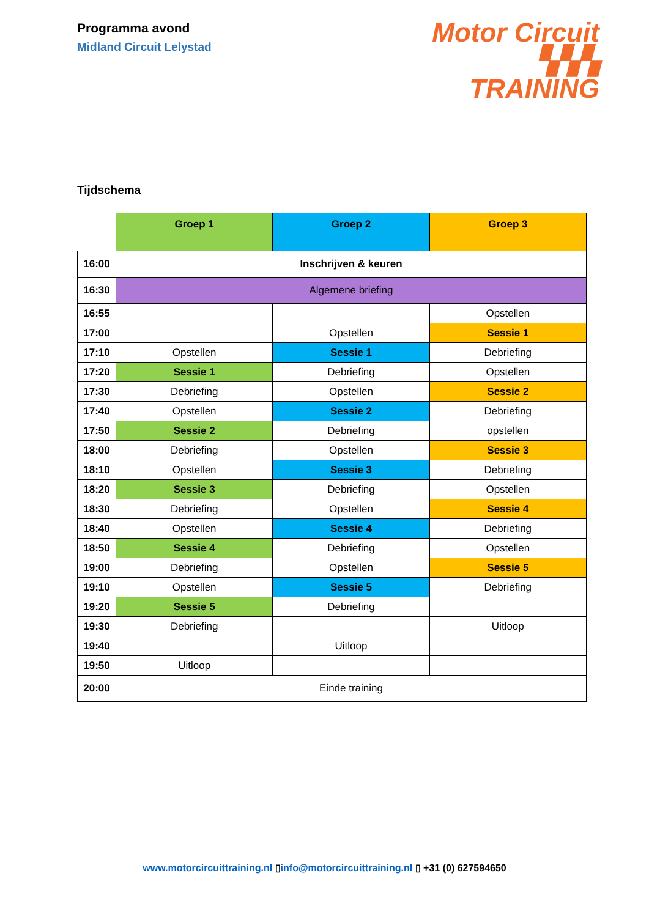Programma avond
Midland Circuit Lelystad
Motor Circuit
▚▚▚ TRAINING
Tijdschema
| | Groep 1 | Groep 2 | Groep 3 |
| 16:00 | Inschrijven & keuren | | |
| 16:30 | Algemene briefing | | |
| 16:55 | | | Opstellen |
| 17:00 | | Opstellen | Sessie 1 |
| 17:10 | Opstellen | Sessie 1 | Debriefing |
| 17:20 | Sessie 1 | Debriefing | Opstellen |
| 17:30 | Debriefing | Opstellen | Sessie 2 |
| 17:40 | Opstellen | Sessie 2 | Debriefing |
| 17:50 | Sessie 2 | Debriefing | opstellen |
| 18:00 | Debriefing | Opstellen | Sessie 3 |
| 18:10 | Opstellen | Sessie 3 | Debriefing |
| 18:20 | Sessie 3 | Debriefing | Opstellen |
| 18:30 | Debriefing | Opstellen | Sessie 4 |
| 18:40 | Opstellen | Sessie 4 | Debriefing |
| 18:50 | Sessie 4 | Debriefing | Opstellen |
| 19:00 | Debriefing | Opstellen | Sessie 5 |
| 19:10 | Opstellen | Sessie 5 | Debriefing |
| 19:20 | Sessie 5 | Debriefing | |
| 19:30 | Debriefing | | Uitloop |
| 19:40 | | Uitloop | |
| 19:50 | Uitloop | | |
| 20:00 | Einde training | | |
www.motorcircuittraining.nl ▯info@motorcircuittraining.nl ▯ +31 (0) 627594650